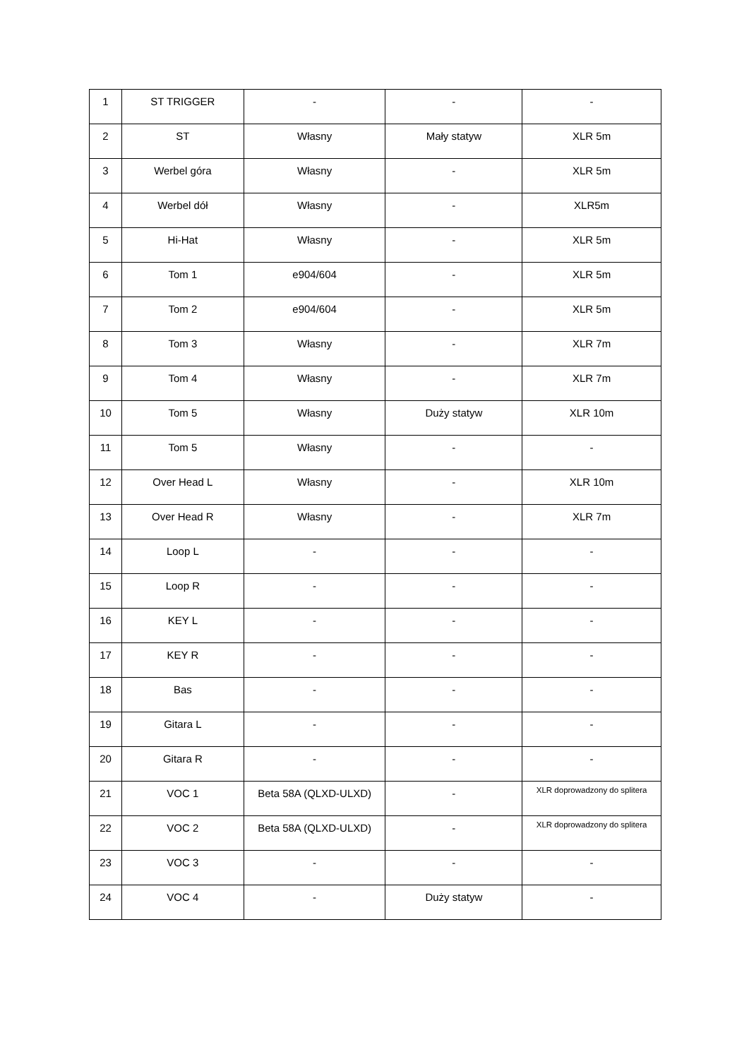| 1 | ST TRIGGER | - | - | - |
| 2 | ST | Własny | Mały statyw | XLR 5m |
| 3 | Werbel góra | Własny | - | XLR 5m |
| 4 | Werbel dół | Własny | - | XLR5m |
| 5 | Hi-Hat | Własny | - | XLR 5m |
| 6 | Tom 1 | e904/604 | - | XLR 5m |
| 7 | Tom 2 | e904/604 | - | XLR 5m |
| 8 | Tom 3 | Własny | - | XLR 7m |
| 9 | Tom 4 | Własny | - | XLR 7m |
| 10 | Tom 5 | Własny | Duży statyw | XLR 10m |
| 11 | Tom 5 | Własny | - | - |
| 12 | Over Head L | Własny | - | XLR 10m |
| 13 | Over Head R | Własny | - | XLR 7m |
| 14 | Loop L | - | - | - |
| 15 | Loop R | - | - | - |
| 16 | KEY L | - | - | - |
| 17 | KEY R | - | - | - |
| 18 | Bas | - | - | - |
| 19 | Gitara L | - | - | - |
| 20 | Gitara R | - | - | - |
| 21 | VOC 1 | Beta 58A (QLXD-ULXD) | - | XLR doprowadzony do splitera |
| 22 | VOC 2 | Beta 58A (QLXD-ULXD) | - | XLR doprowadzony do splitera |
| 23 | VOC 3 | - | - | - |
| 24 | VOC 4 | - | Duży statyw | - |